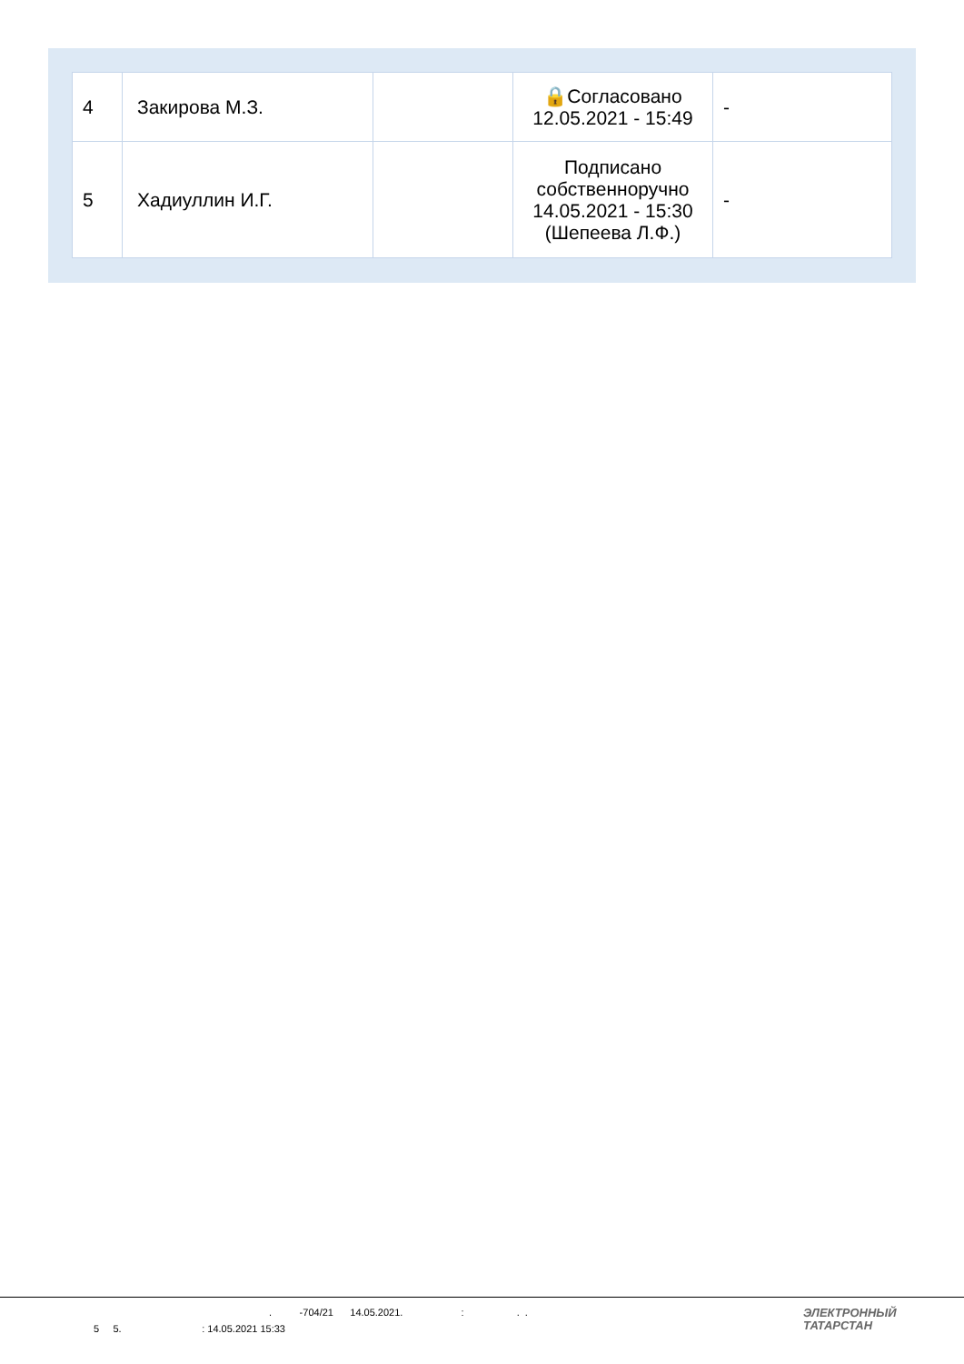| 4 | Закирова М.З. | | 🔒Согласовано 12.05.2021 - 15:49 | - |
| 5 | Хадиуллин И.Г. | | Подписано собственноручно 14.05.2021 - 15:30 (Шепеева Л.Ф.) | - |
. -704/21 14.05.2021. : . .
5 5. : 14.05.2021 15:33
ЭЛЕКТРОННЫЙ
ТАТАРСТАН